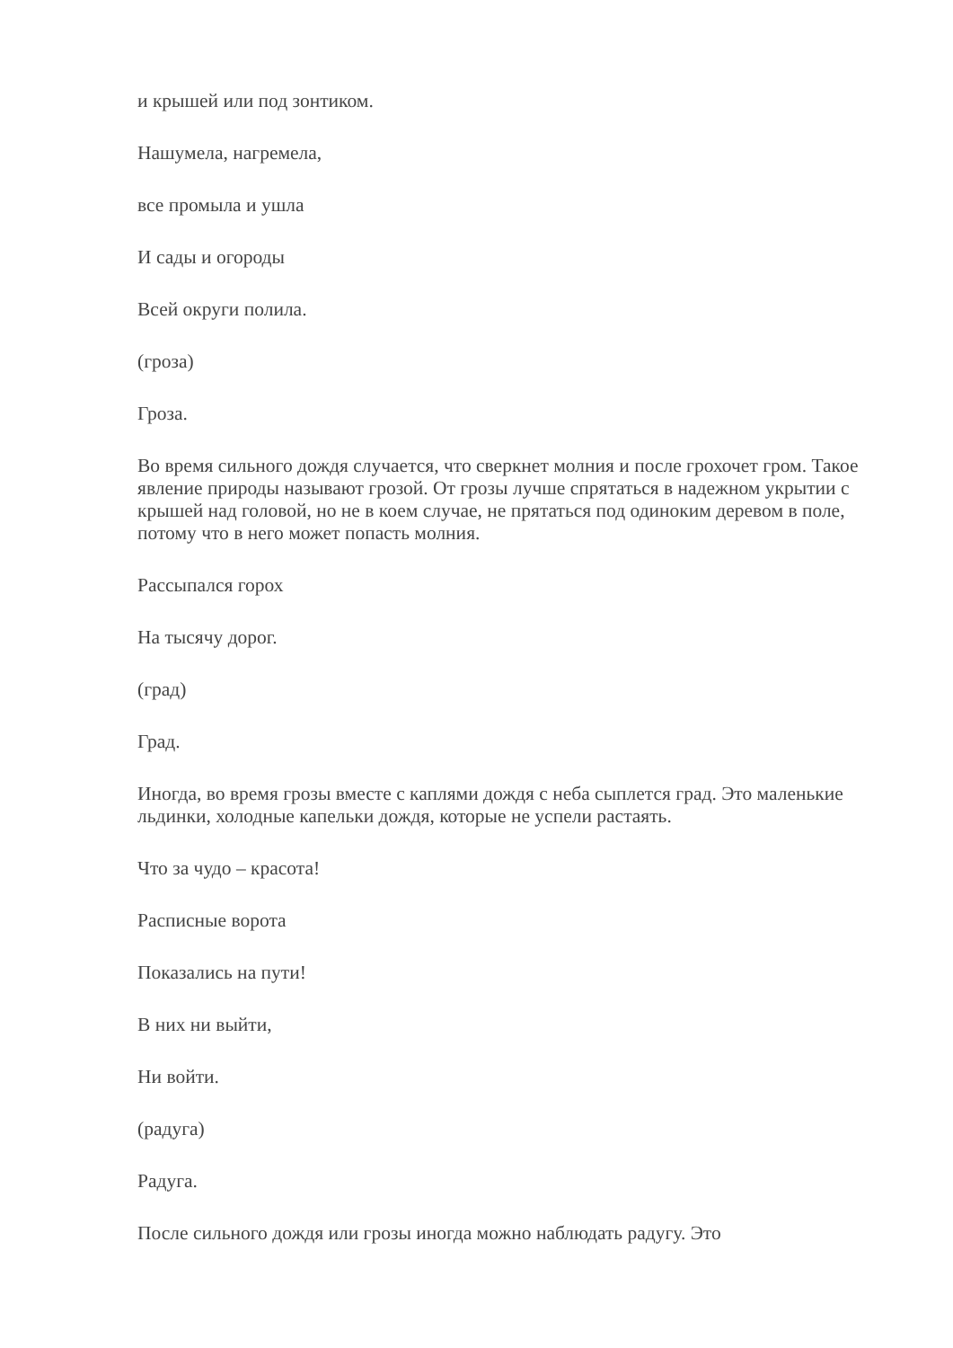и крышей или под зонтиком.
Нашумела, нагремела,
все промыла и ушла
И сады и огороды
Всей округи полила.
(гроза)
Гроза.
Во время сильного дождя случается, что сверкнет молния и после грохочет гром. Такое явление природы называют грозой. От грозы лучше спрятаться в надежном укрытии с крышей над головой, но не в коем случае, не прятаться под одиноким деревом в поле, потому что в него может попасть молния.
Рассыпался горох
На тысячу дорог.
(град)
Град.
Иногда, во время грозы вместе с каплями дождя с неба сыплется град. Это маленькие льдинки, холодные капельки дождя, которые не успели растаять.
Что за чудо – красота!
Расписные ворота
Показались на пути!
В них ни выйти,
Ни войти.
(радуга)
Радуга.
После сильного дождя или грозы иногда можно наблюдать радугу. Это